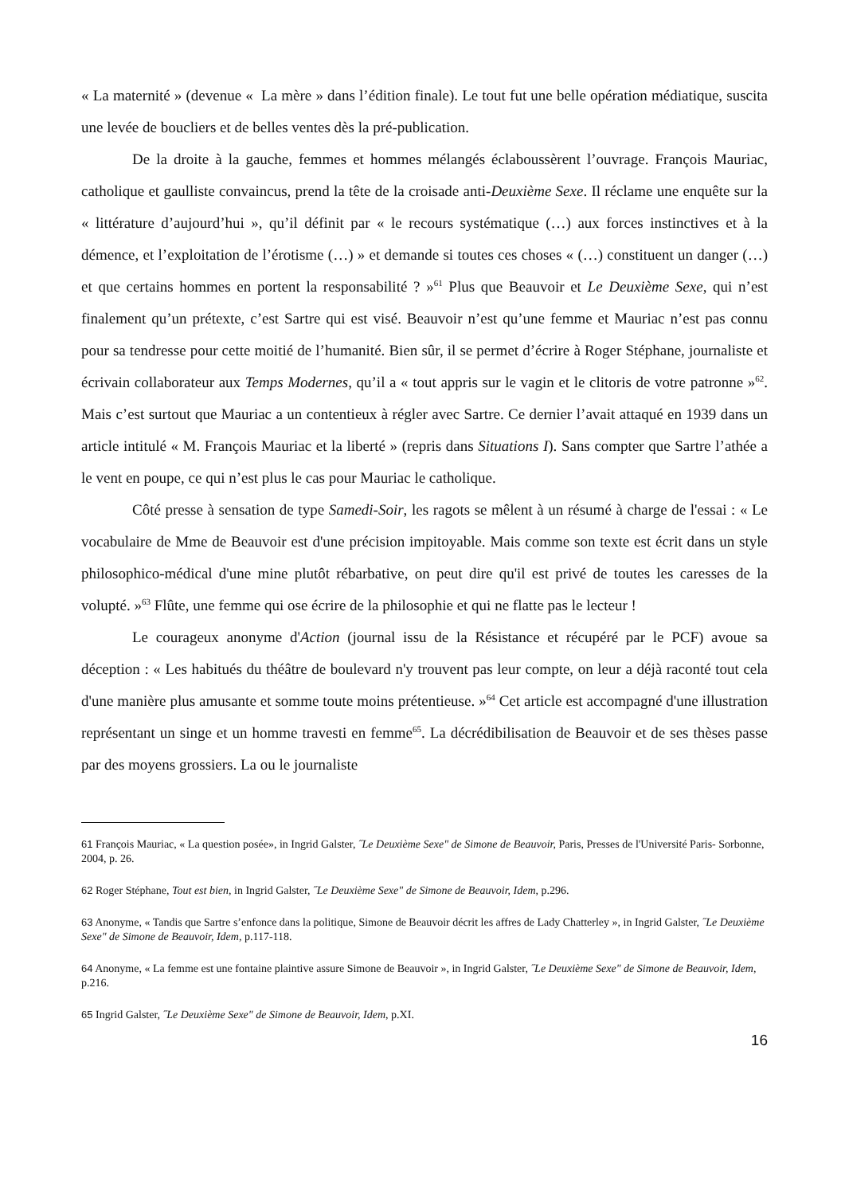« La maternité » (devenue « La mère » dans l’édition finale). Le tout fut une belle opération médiatique, suscita une levée de boucliers et de belles ventes dès la pré-publication.
De la droite à la gauche, femmes et hommes mélangés éclaboussèrent l’ouvrage. François Mauriac, catholique et gaulliste convaincus, prend la tête de la croisade anti-Deuxième Sexe. Il réclame une enquête sur la « littérature d’aujourd’hui », qu’il définit par « le recours systématique (…) aux forces instinctives et à la démence, et l’exploitation de l’érotisme (…) » et demande si toutes ces choses « (…) constituent un danger (…) et que certains hommes en portent la responsabilité ? »<sup>61</sup> Plus que Beauvoir et Le Deuxième Sexe, qui n’est finalement qu’un prétexte, c’est Sartre qui est visé. Beauvoir n’est qu’une femme et Mauriac n’est pas connu pour sa tendresse pour cette moitié de l’humanité. Bien sûr, il se permet d’écrire à Roger Stéphane, journaliste et écrivain collaborateur aux Temps Modernes, qu’il a « tout appris sur le vagin et le clitoris de votre patronne »<sup>62</sup>. Mais c’est surtout que Mauriac a un contentieux à régler avec Sartre. Ce dernier l’avait attaqué en 1939 dans un article intitulé « M. François Mauriac et la liberté » (repris dans Situations I). Sans compter que Sartre l’athée a le vent en poupe, ce qui n’est plus le cas pour Mauriac le catholique.
Côté presse à sensation de type Samedi-Soir, les ragots se mêlent à un résumé à charge de l'essai : « Le vocabulaire de Mme de Beauvoir est d'une précision impitoyable. Mais comme son texte est écrit dans un style philosophico-médical d'une mine plutôt rébarbative, on peut dire qu'il est privé de toutes les caresses de la volupté. »<sup>63</sup> Flûte, une femme qui ose écrire de la philosophie et qui ne flatte pas le lecteur !
Le courageux anonyme d'Action (journal issu de la Résistance et récupéré par le PCF) avoue sa déception : « Les habitués du théâtre de boulevard n'y trouvent pas leur compte, on leur a déjà raconté tout cela d'une manière plus amusante et somme toute moins prétentieuse. »<sup>64</sup> Cet article est accompagné d'une illustration représentant un singe et un homme travesti en femme<sup>65</sup>. La décrédibilisation de Beauvoir et de ses thèses passe par des moyens grossiers. La ou le journaliste
<sup>61</sup> François Mauriac, « La question posée», in Ingrid Galster, ˝Le Deuxième Sexe" de Simone de Beauvoir, Paris, Presses de l'Université Paris- Sorbonne, 2004, p. 26.
<sup>62</sup> Roger Stéphane, Tout est bien, in Ingrid Galster, ˝Le Deuxième Sexe" de Simone de Beauvoir, Idem, p.296.
<sup>63</sup> Anonyme, « Tandis que Sartre s’enfonce dans la politique, Simone de Beauvoir décrit les affres de Lady Chatterley », in Ingrid Galster, ˝Le Deuxième Sexe" de Simone de Beauvoir, Idem, p.117-118.
<sup>64</sup> Anonyme, « La femme est une fontaine plaintive assure Simone de Beauvoir », in Ingrid Galster, ˝Le Deuxième Sexe" de Simone de Beauvoir, Idem, p.216.
<sup>65</sup> Ingrid Galster, ˝Le Deuxième Sexe" de Simone de Beauvoir, Idem, p.XI.
16